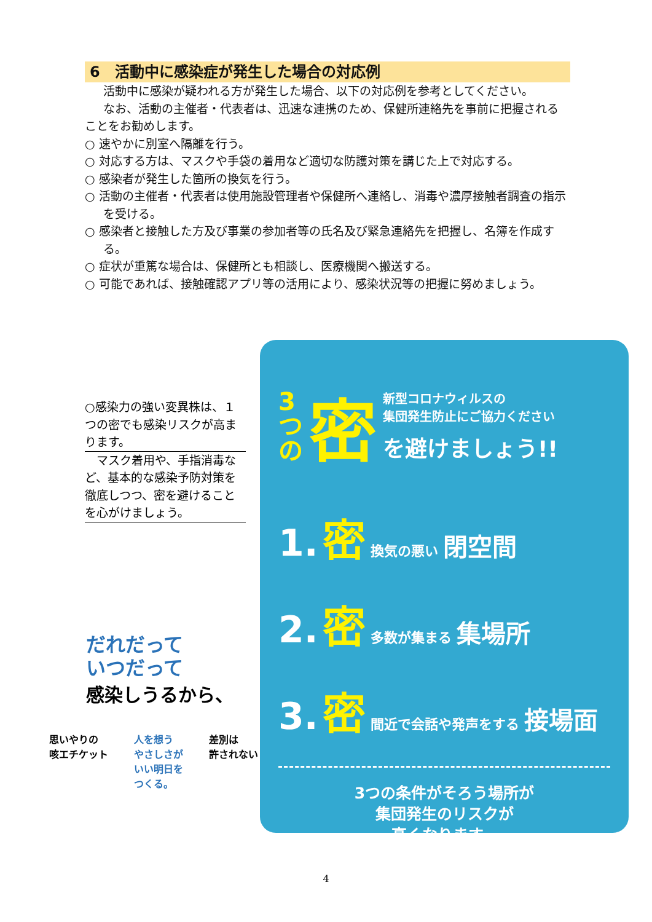6　活動中に感染症が発生した場合の対応例
活動中に感染が疑われる方が発生した場合、以下の対応例を参考としてください。
なお、活動の主催者・代表者は、迅速な連携のため、保健所連絡先を事前に把握されることをお勧めします。
○ 速やかに別室へ隔離を行う。
○ 対応する方は、マスクや手袋の着用など適切な防護対策を講じた上で対応する。
○ 感染者が発生した箇所の換気を行う。
○ 活動の主催者・代表者は使用施設管理者や保健所へ連絡し、消毒や濃厚接触者調査の指示を受ける。
○ 感染者と接触した方及び事業の参加者等の氏名及び緊急連絡先を把握し、名簿を作成する。
○ 症状が重篤な場合は、保健所とも相談し、医療機関へ搬送する。
○ 可能であれば、接触確認アプリ等の活用により、感染状況等の把握に努めましょう。
○感染力の強い変異株は、１つの密でも感染リスクが高まります。
　マスク着用や、手指消毒など、基本的な感染予防対策を徹底しつつ、密を避けることを心がけましょう。
3つの 密
新型コロナウィルスの
集団発生防止にご協力ください
を避けましょう!!
1. 密 換気の悪い 閉空間
2. 密 多数が集まる 集場所
3. 密 間近で会話や発声をする 接場面
3つの条件がそろう場所が
集団発生のリスクが
高くなります。
だれだって
いつだって
感染しうるから、
思いやりの
咳エチケット 人を想う
やさしさが
いい明日を
つくる。 差別は
許されない
4